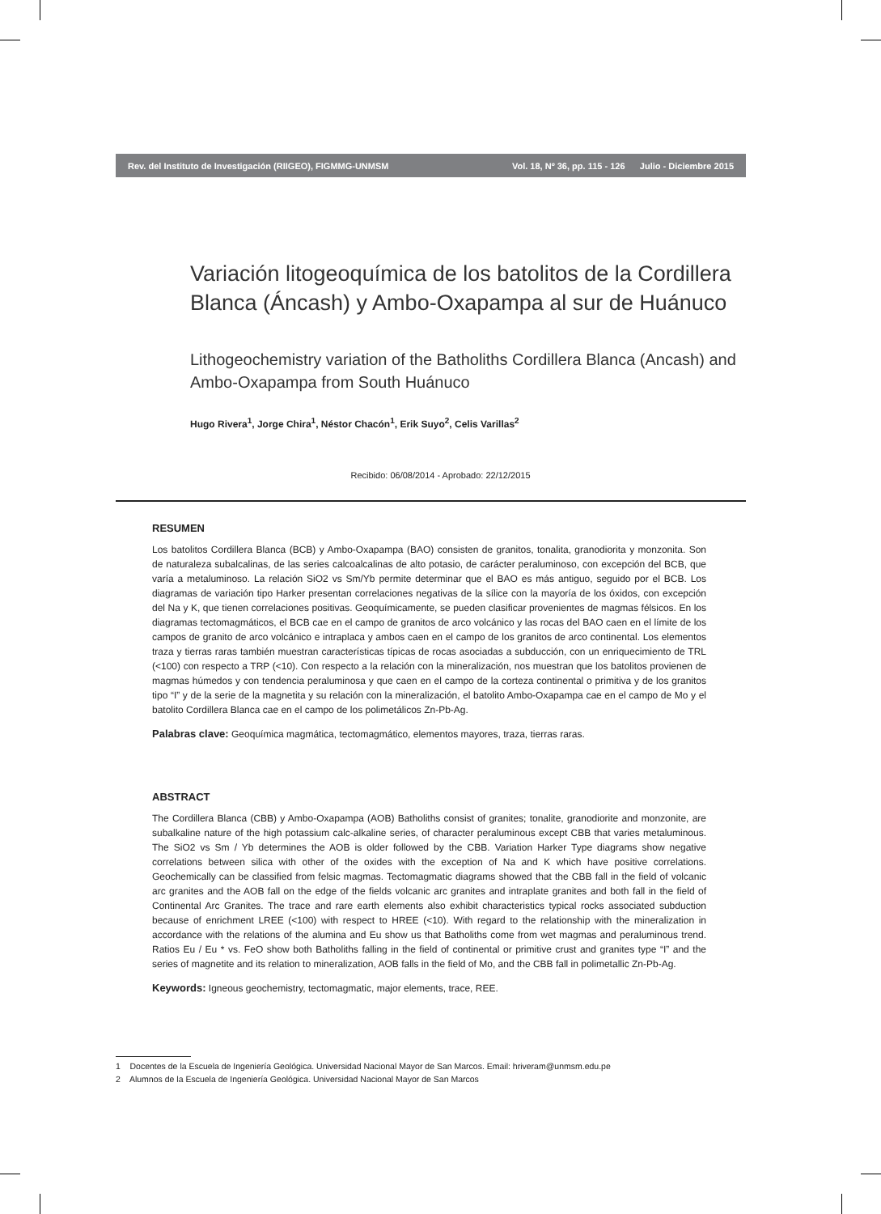Rev. del Instituto de Investigación (RIIGEO), FIGMMG-UNMSM Vol. 18, Nº 36, pp. 115 - 126 Julio - Diciembre 2015
Variación litogeoquímica de los batolitos de la Cordillera Blanca (Áncash) y Ambo-Oxapampa al sur de Huánuco
Lithogeochemistry variation of the Batholiths Cordillera Blanca (Ancash) and Ambo-Oxapampa from South Huánuco
Hugo Rivera<sup>1</sup>, Jorge Chira<sup>1</sup>, Néstor Chacón<sup>1</sup>, Erik Suyo<sup>2</sup>, Celis Varillas<sup>2</sup>
Recibido: 06/08/2014 - Aprobado: 22/12/2015
RESUMEN
Los batolitos Cordillera Blanca (BCB) y Ambo-Oxapampa (BAO) consisten de granitos, tonalita, granodiorita y monzonita. Son de naturaleza subalcalinas, de las series calcoalcalinas de alto potasio, de carácter peraluminoso, con excepción del BCB, que varía a metaluminoso. La relación SiO2 vs Sm/Yb permite determinar que el BAO es más antiguo, seguido por el BCB. Los diagramas de variación tipo Harker presentan correlaciones negativas de la sílice con la mayoría de los óxidos, con excepción del Na y K, que tienen correlaciones positivas. Geoquímicamente, se pueden clasificar provenientes de magmas félsicos. En los diagramas tectomagmáticos, el BCB cae en el campo de granitos de arco volcánico y las rocas del BAO caen en el límite de los campos de granito de arco volcánico e intraplaca y ambos caen en el campo de los granitos de arco continental. Los elementos traza y tierras raras también muestran características típicas de rocas asociadas a subducción, con un enriquecimiento de TRL (<100) con respecto a TRP (<10). Con respecto a la relación con la mineralización, nos muestran que los batolitos provienen de magmas húmedos y con tendencia peraluminosa y que caen en el campo de la corteza continental o primitiva y de los granitos tipo “I” y de la serie de la magnetita y su relación con la mineralización, el batolito Ambo-Oxapampa cae en el campo de Mo y el batolito Cordillera Blanca cae en el campo de los polimetálicos Zn-Pb-Ag.
Palabras clave: Geoquímica magmática, tectomagmático, elementos mayores, traza, tierras raras.
ABSTRACT
The Cordillera Blanca (CBB) y Ambo-Oxapampa (AOB) Batholiths consist of granites; tonalite, granodiorite and monzonite, are subalkaline nature of the high potassium calc-alkaline series, of character peraluminous except CBB that varies metaluminous. The SiO2 vs Sm / Yb determines the AOB is older followed by the CBB. Variation Harker Type diagrams show negative correlations between silica with other of the oxides with the exception of Na and K which have positive correlations. Geochemically can be classified from felsic magmas. Tectomagmatic diagrams showed that the CBB fall in the field of volcanic arc granites and the AOB fall on the edge of the fields volcanic arc granites and intraplate granites and both fall in the field of Continental Arc Granites. The trace and rare earth elements also exhibit characteristics typical rocks associated subduction because of enrichment LREE (<100) with respect to HREE (<10). With regard to the relationship with the mineralization in accordance with the relations of the alumina and Eu show us that Batholiths come from wet magmas and peraluminous trend. Ratios Eu / Eu * vs. FeO show both Batholiths falling in the field of continental or primitive crust and granites type “I” and the series of magnetite and its relation to mineralization, AOB falls in the field of Mo, and the CBB fall in polimetallic Zn-Pb-Ag.
Keywords: Igneous geochemistry, tectomagmatic, major elements, trace, REE.
1 Docentes de la Escuela de Ingeniería Geológica. Universidad Nacional Mayor de San Marcos. Email: hriveram@unmsm.edu.pe
2 Alumnos de la Escuela de Ingeniería Geológica. Universidad Nacional Mayor de San Marcos